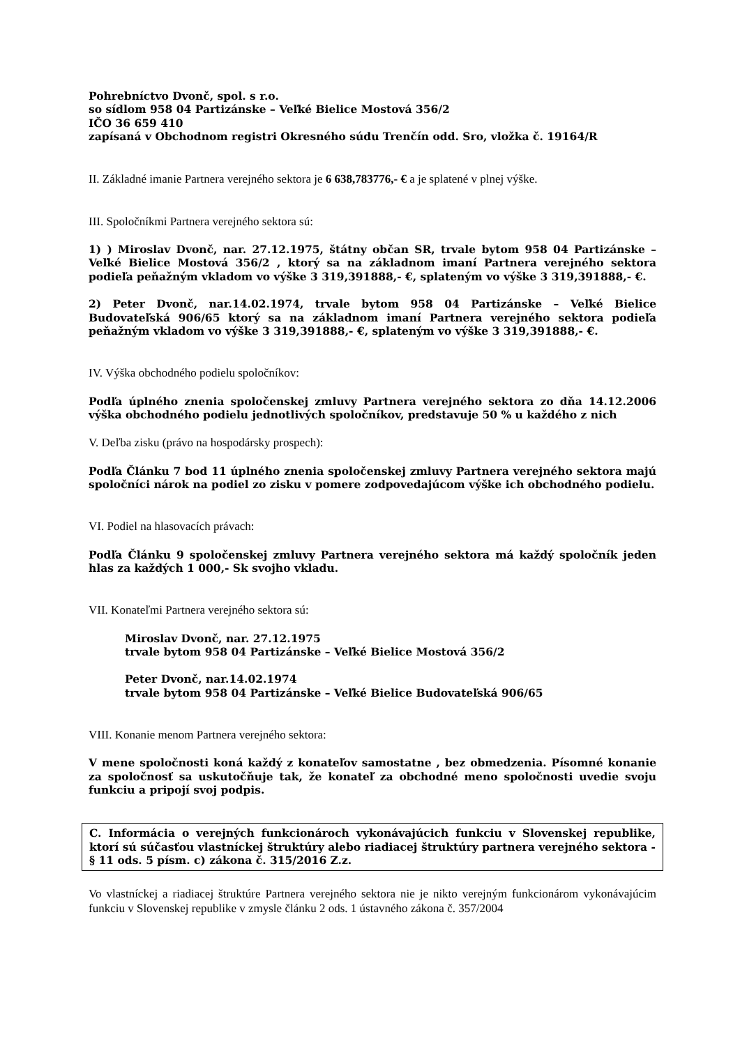Pohrebníctvo Dvonč, spol. s r.o.
so sídlom 958 04 Partizánske – Veľké Bielice Mostová 356/2
IČO 36 659 410
zapísaná v Obchodnom registri Okresného súdu Trenčín odd. Sro, vložka č. 19164/R
II. Základné imanie Partnera verejného sektora je 6 638,783776,- € a je splatené v plnej výške.
III. Spoločníkmi Partnera verejného sektora sú:
1) ) Miroslav Dvonč, nar. 27.12.1975, štátny občan SR, trvale bytom 958 04 Partizánske – Veľké Bielice Mostová 356/2 , ktorý sa na základnom imaní Partnera verejného sektora podieľa peňažným vkladom vo výške 3 319,391888,- €, splateným vo výške 3 319,391888,- €.
2) Peter Dvonč, nar.14.02.1974, trvale bytom 958 04 Partizánske – Veľké Bielice Budovateľská 906/65 ktorý sa na základnom imaní Partnera verejného sektora podieľa peňažným vkladom vo výške 3 319,391888,- €, splateným vo výške 3 319,391888,- €.
IV. Výška obchodného podielu spoločníkov:
Podľa úplného znenia spoločenskej zmluvy Partnera verejného sektora zo dňa 14.12.2006 výška obchodného podielu jednotlivých spoločníkov, predstavuje 50 % u každého z nich
V. Deľba zisku (právo na hospodársky prospech):
Podľa Článku 7 bod 11 úplného znenia spoločenskej zmluvy Partnera verejného sektora majú spoločníci nárok na podiel zo zisku v pomere zodpovedajúcom výške ich obchodného podielu.
VI. Podiel na hlasovacích právach:
Podľa Článku 9 spoločenskej zmluvy Partnera verejného sektora má každý spoločník jeden hlas za každých 1 000,- Sk svojho vkladu.
VII. Konateľmi Partnera verejného sektora sú:
Miroslav Dvonč, nar. 27.12.1975
trvale bytom 958 04 Partizánske – Veľké Bielice Mostová 356/2
Peter Dvonč, nar.14.02.1974
trvale bytom 958 04 Partizánske – Veľké Bielice Budovateľská 906/65
VIII. Konanie menom Partnera verejného sektora:
V mene spoločnosti koná každý z konateľov samostatne , bez obmedzenia. Písomné konanie za spoločnosť sa uskutočňuje tak, že konateľ za obchodné meno spoločnosti uvedie svoju funkciu a pripojí svoj podpis.
C. Informácia o verejných funkcionároch vykonávajúcich funkciu v Slovenskej republike, ktorí sú súčasťou vlastníckej štruktúry alebo riadiacej štruktúry partnera verejného sektora - § 11 ods. 5 písm. c) zákona č. 315/2016 Z.z.
Vo vlastníckej a riadiacej štruktúre Partnera verejného sektora nie je nikto verejným funkcionárom vykonávajúcim funkciu v Slovenskej republike v zmysle článku 2 ods. 1 ústavného zákona č. 357/2004